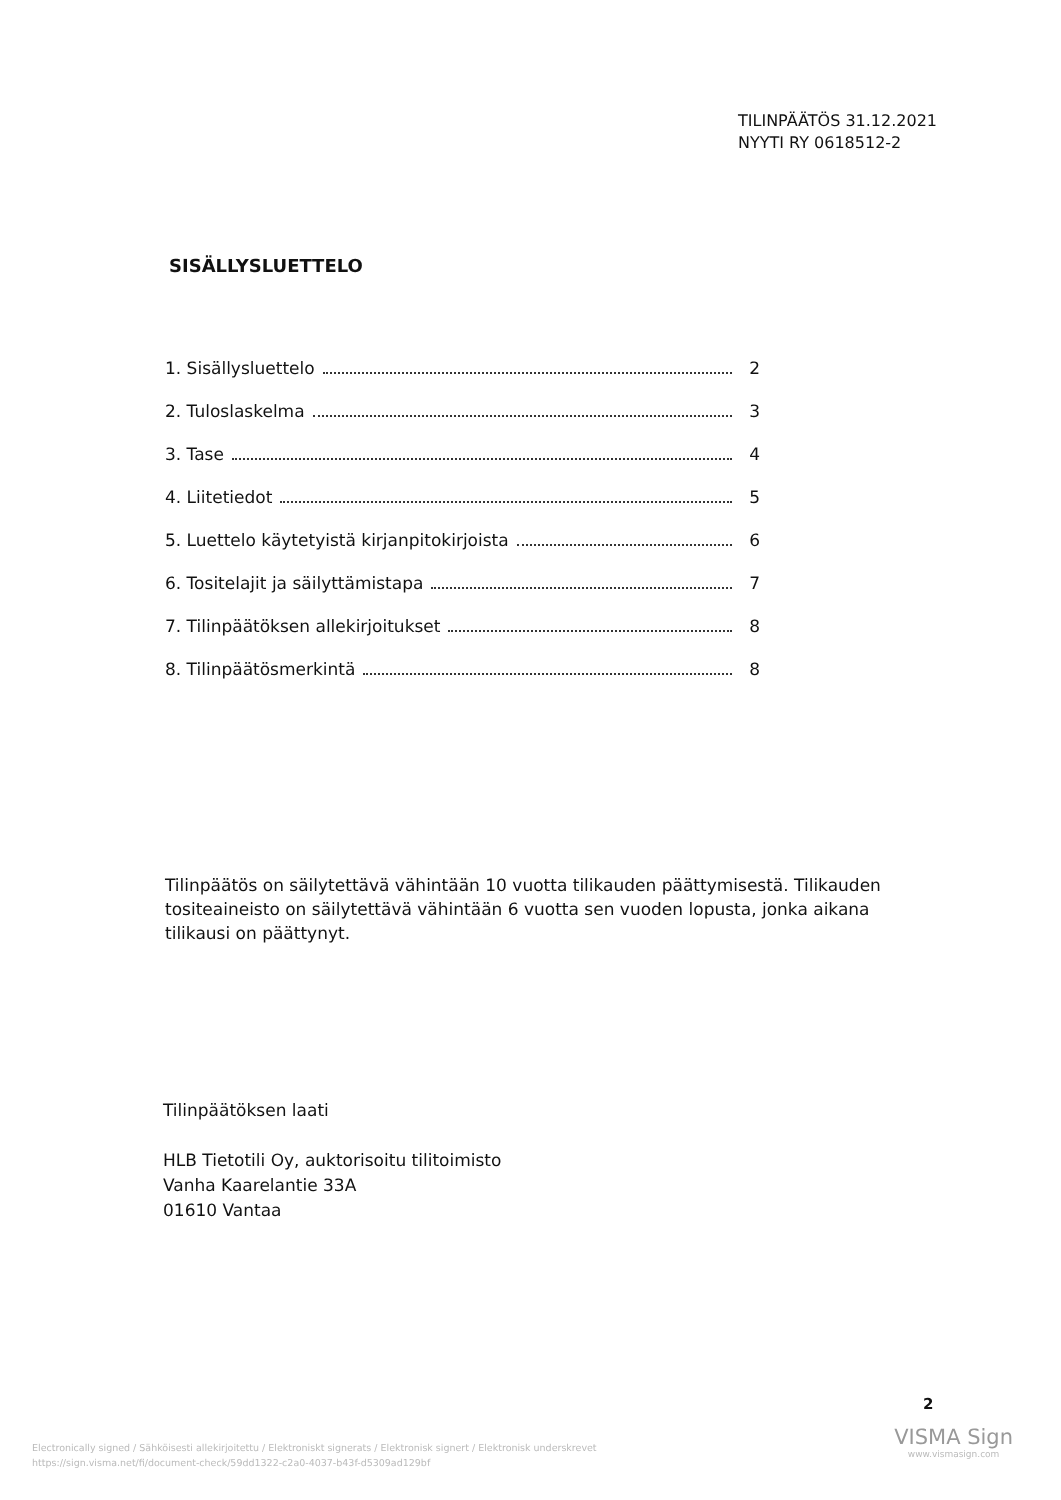TILINPÄÄTÖS 31.12.2021
NYYTI RY 0618512-2
SISÄLLYSLUETTELO
1. Sisällysluettelo 2
2. Tuloslaskelma 3
3. Tase 4
4. Liitetiedot 5
5. Luettelo käytetyistä kirjanpitokirjoista 6
6. Tositelajit ja säilyttämistapa 7
7. Tilinpäätöksen allekirjoitukset 8
8. Tilinpäätösmerkintä 8
Tilinpäätös on säilytettävä vähintään 10 vuotta tilikauden päättymisestä. Tilikauden tositeaineisto on säilytettävä vähintään 6 vuotta sen vuoden lopusta, jonka aikana tilikausi on päättynyt.
Tilinpäätöksen laati
HLB Tietotili Oy, auktorisoitu tilitoimisto
Vanha Kaarelantie 33A
01610 Vantaa
2
Electronically signed / Sähköisesti allekirjoitettu / Elektroniskt signerats / Elektronisk signert / Elektronisk underskrevet
https://sign.visma.net/fi/document-check/59dd1322-c2a0-4037-b43f-d5309ad129bf
VISMA Sign
www.vismasign.com